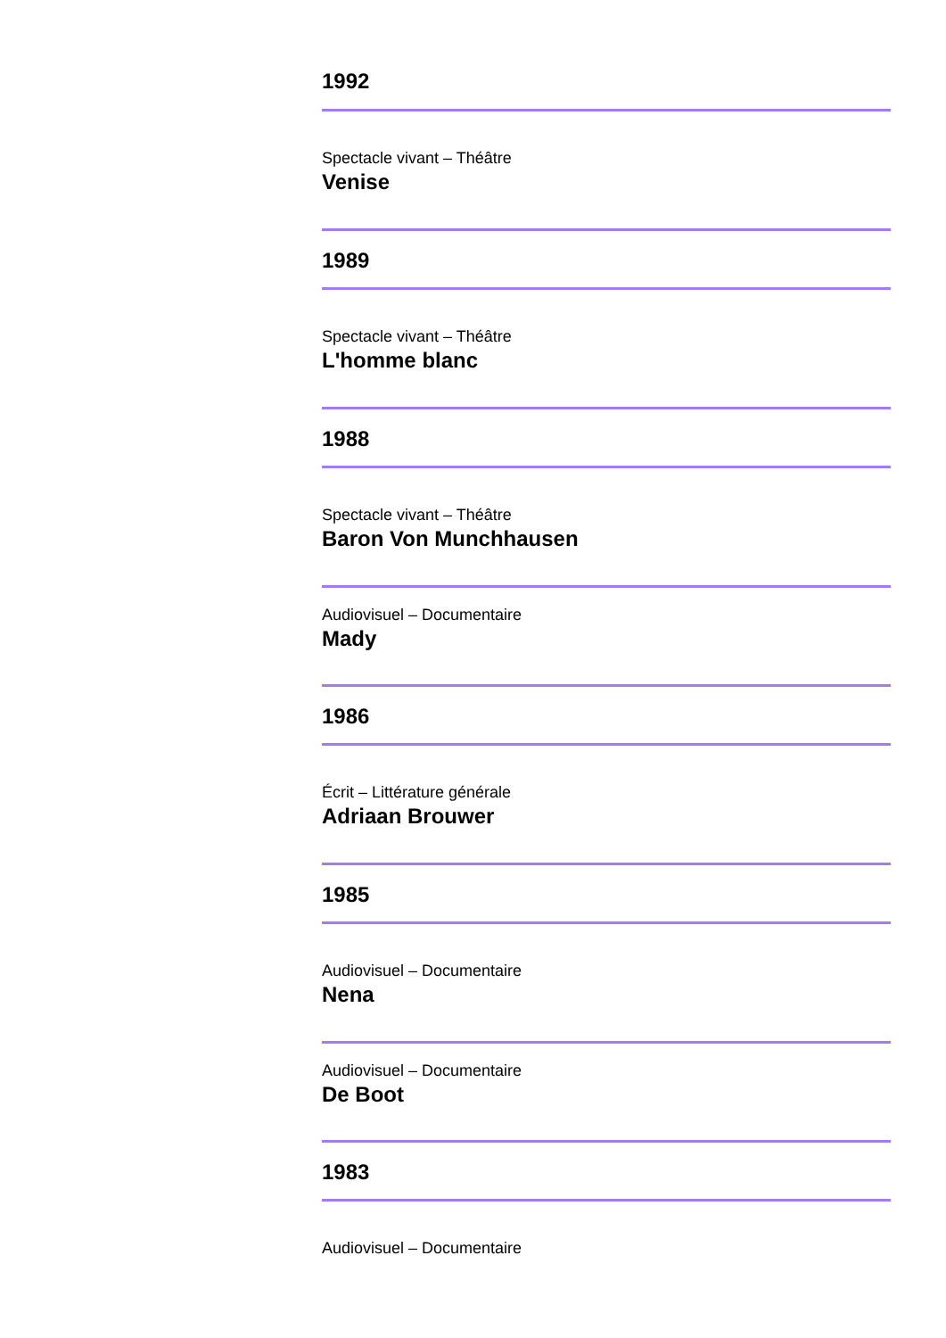1992
Spectacle vivant – Théâtre
Venise
1989
Spectacle vivant – Théâtre
L'homme blanc
1988
Spectacle vivant – Théâtre
Baron Von Munchhausen
Audiovisuel – Documentaire
Mady
1986
Écrit – Littérature générale
Adriaan Brouwer
1985
Audiovisuel – Documentaire
Nena
Audiovisuel – Documentaire
De Boot
1983
Audiovisuel – Documentaire